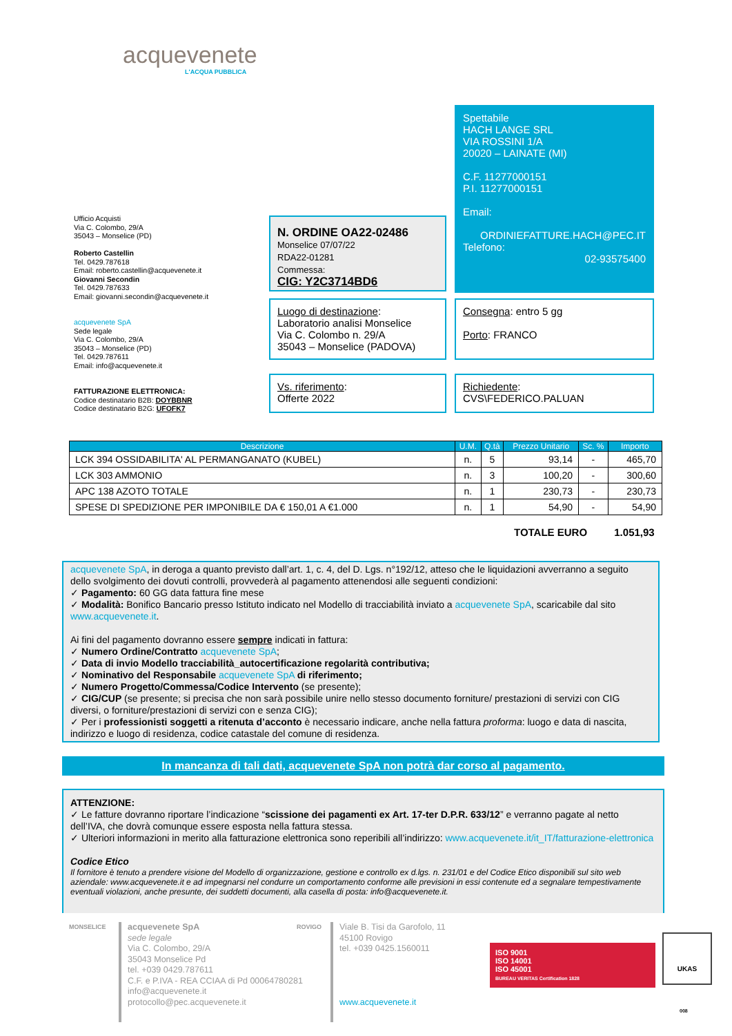acquevenete
L'ACQUA PUBBLICA
Spettabile
HACH LANGE SRL
VIA ROSSINI 1/A
20020 – LAINATE (MI)
C.F. 11277000151
P.I. 11277000151
Email:
ORDINIEFATTURE.HACH@PEC.IT
Telefono:
02-93575400
Ufficio Acquisti
Via C. Colombo, 29/A
35043 – Monselice (PD)
Roberto Castellin
Tel. 0429.787618
Email: roberto.castellin@acquevenete.it
Giovanni Secondin
Tel. 0429.787633
Email: giovanni.secondin@acquevenete.it
acquevenete SpA
Sede legale
Via C. Colombo, 29/A
35043 – Monselice (PD)
Tel. 0429.787611
Email: info@acquevenete.it
FATTURAZIONE ELETTRONICA:
Codice destinatario B2B: DOYBBNR
Codice destinatario B2G: UFOFK7
N. ORDINE OA22-02486
Monselice 07/07/22
RDA22-01281
Commessa:
CIG: Y2C3714BD6
Luogo di destinazione:
Laboratorio analisi Monselice
Via C. Colombo n. 29/A
35043 – Monselice (PADOVA)
Consegna: entro 5 gg
Porto: FRANCO
Vs. riferimento:
Offerte 2022
Richiedente:
CVS\FEDERICO.PALUAN
| Descrizione | U.M. | Q.tà | Prezzo Unitario | Sc. % | Importo |
| --- | --- | --- | --- | --- | --- |
| LCK 394 OSSIDABILITA' AL PERMANGANATO (KUBEL) | n. | 5 | 93,14 | - | 465,70 |
| LCK 303 AMMONIO | n. | 3 | 100,20 | - | 300,60 |
| APC 138 AZOTO TOTALE | n. | 1 | 230,73 | - | 230,73 |
| SPESE DI SPEDIZIONE PER IMPONIBILE DA € 150,01 A €1.000 | n. | 1 | 54,90 | - | 54,90 |
TOTALE EURO 1.051,93
acquevenete SpA, in deroga a quanto previsto dall’art. 1, c. 4, del D. Lgs. n°192/12, atteso che le liquidazioni avverranno a seguito dello svolgimento dei dovuti controlli, provvederà al pagamento attenendosi alle seguenti condizioni:
✓ Pagamento: 60 GG data fattura fine mese
✓ Modalità: Bonifico Bancario presso Istituto indicato nel Modello di tracciabilità inviato a acquevenete SpA, scaricabile dal sito www.acquevenete.it.
Ai fini del pagamento dovranno essere sempre indicati in fattura:
✓ Numero Ordine/Contratto acquevenete SpA;
✓ Data di invio Modello tracciabilità_autocertificazione regolarità contributiva;
✓ Nominativo del Responsabile acquevenete SpA di riferimento;
✓ Numero Progetto/Commessa/Codice Intervento (se presente);
✓ CIG/CUP (se presente; si precisa che non sarà possibile unire nello stesso documento forniture/ prestazioni di servizi con CIG diversi, o forniture/prestazioni di servizi con e senza CIG);
✓ Per i professionisti soggetti a ritenuta d’acconto è necessario indicare, anche nella fattura proforma: luogo e data di nascita, indirizzo e luogo di residenza, codice catastale del comune di residenza.
In mancanza di tali dati, acquevenete SpA non potrà dar corso al pagamento.
ATTENZIONE:
✓ Le fatture dovranno riportare l’indicazione “scissione dei pagamenti ex Art. 17-ter D.P.R. 633/12” e verranno pagate al netto dell’IVA, che dovrà comunque essere esposta nella fattura stessa.
✓ Ulteriori informazioni in merito alla fatturazione elettronica sono reperibili all’indirizzo: www.acquevenete.it/it_IT/fatturazione-elettronica
Codice Etico
Il fornitore è tenuto a prendere visione del Modello di organizzazione, gestione e controllo ex d.lgs. n. 231/01 e del Codice Etico disponibili sul sito web aziendale: www.acquevenete.it e ad impegnarsi nel condurre un comportamento conforme alle previsioni in essi contenute ed a segnalare tempestivamente eventuali violazioni, anche presunte, dei suddetti documenti, alla casella di posta: info@acquevenete.it.
MONSELICE
acquevenete SpA
sede legale
Via C. Colombo, 29/A
35043 Monselice Pd
tel. +039 0429.787611
C.F. e P.IVA - REA CCIAA di Pd 00064780281
info@acquevenete.it
protocollo@pec.acquevenete.it
ROVIGO
Viale B. Tisi da Garofolo, 11
45100 Rovigo
tel. +039 0425.1560011
www.acquevenete.it
ISO 9001
ISO 14001
ISO 45001
BUREAU VERITAS Certification 1828
UKAS
008